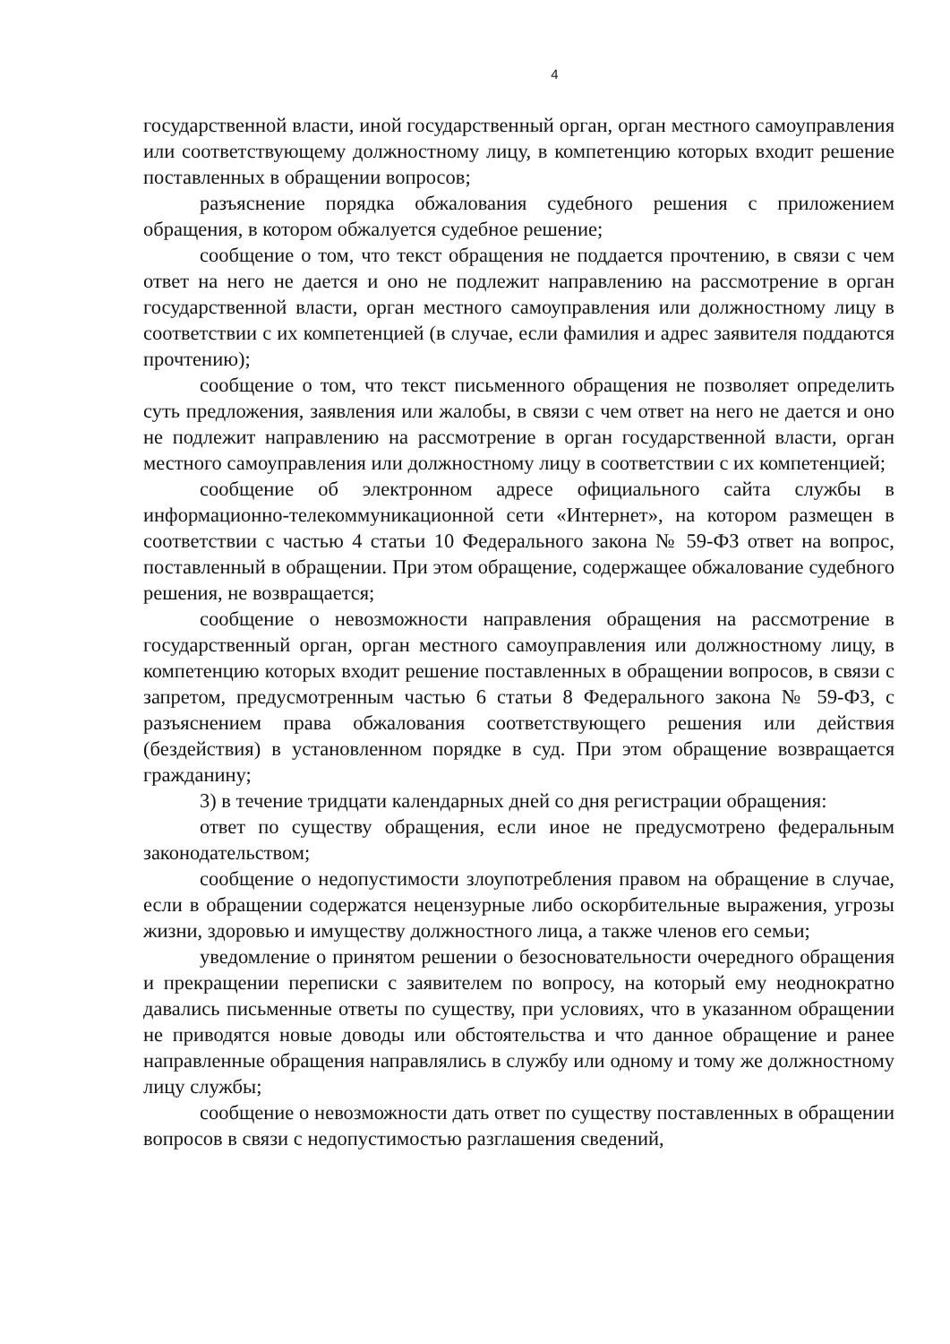4
государственной власти, иной государственный орган, орган местного самоуправления или соответствующему должностному лицу, в компетенцию которых входит решение поставленных в обращении вопросов;
разъяснение порядка обжалования судебного решения с приложением обращения, в котором обжалуется судебное решение;
сообщение о том, что текст обращения не поддается прочтению, в связи с чем ответ на него не дается и оно не подлежит направлению на рассмотрение в орган государственной власти, орган местного самоуправления или должностному лицу в соответствии с их компетенцией (в случае, если фамилия и адрес заявителя поддаются прочтению);
сообщение о том, что текст письменного обращения не позволяет определить суть предложения, заявления или жалобы, в связи с чем ответ на него не дается и оно не подлежит направлению на рассмотрение в орган государственной власти, орган местного самоуправления или должностному лицу в соответствии с их компетенцией;
сообщение об электронном адресе официального сайта службы в информационно-телекоммуникационной сети «Интернет», на котором размещен в соответствии с частью 4 статьи 10 Федерального закона № 59-ФЗ ответ на вопрос, поставленный в обращении. При этом обращение, содержащее обжалование судебного решения, не возвращается;
сообщение о невозможности направления обращения на рассмотрение в государственный орган, орган местного самоуправления или должностному лицу, в компетенцию которых входит решение поставленных в обращении вопросов, в связи с запретом, предусмотренным частью 6 статьи 8 Федерального закона № 59-ФЗ, с разъяснением права обжалования соответствующего решения или действия (бездействия) в установленном порядке в суд. При этом обращение возвращается гражданину;
3) в течение тридцати календарных дней со дня регистрации обращения:
ответ по существу обращения, если иное не предусмотрено федеральным законодательством;
сообщение о недопустимости злоупотребления правом на обращение в случае, если в обращении содержатся нецензурные либо оскорбительные выражения, угрозы жизни, здоровью и имуществу должностного лица, а также членов его семьи;
уведомление о принятом решении о безосновательности очередного обращения и прекращении переписки с заявителем по вопросу, на который ему неоднократно давались письменные ответы по существу, при условиях, что в указанном обращении не приводятся новые доводы или обстоятельства и что данное обращение и ранее направленные обращения направлялись в службу или одному и тому же должностному лицу службы;
сообщение о невозможности дать ответ по существу поставленных в обращении вопросов в связи с недопустимостью разглашения сведений,